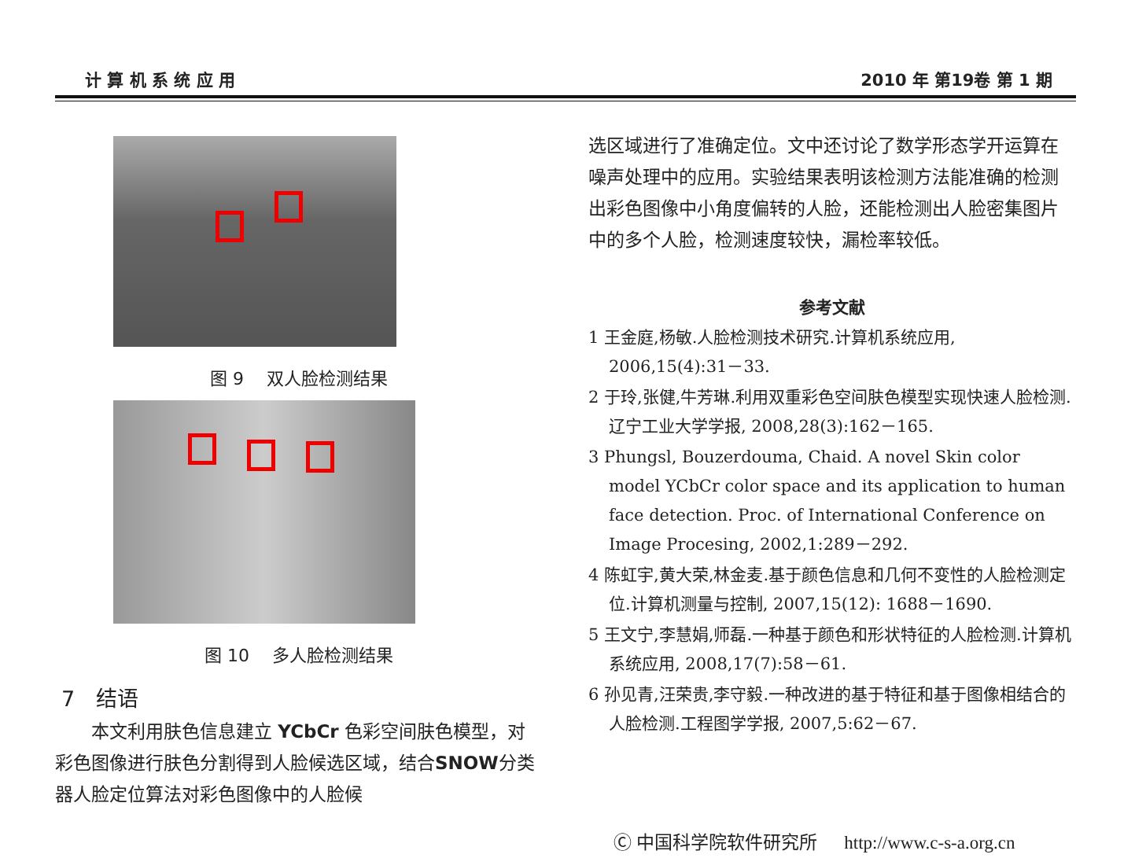计 算 机 系 统 应 用 2010 年 第19卷 第 1 期
图 9 　双人脸检测结果
图 10 　多人脸检测结果
7　结语
本文利用肤色信息建立 YCbCr 色彩空间肤色模型，对彩色图像进行肤色分割得到人脸候选区域，结合SNOW分类器人脸定位算法对彩色图像中的人脸候
选区域进行了准确定位。文中还讨论了数学形态学开运算在噪声处理中的应用。实验结果表明该检测方法能准确的检测出彩色图像中小角度偏转的人脸，还能检测出人脸密集图片中的多个人脸，检测速度较快，漏检率较低。
参考文献
1 王金庭,杨敏.人脸检测技术研究.计算机系统应用, 2006,15(4):31－33.
2 于玲,张健,牛芳琳.利用双重彩色空间肤色模型实现快速人脸检测.辽宁工业大学学报, 2008,28(3):162－165.
3 Phungsl, Bouzerdouma, Chaid. A novel Skin color model YCbCr color space and its application to human face detection. Proc. of International Conference on Image Procesing, 2002,1:289－292.
4 陈虹宇,黄大荣,林金麦.基于颜色信息和几何不变性的人脸检测定位.计算机测量与控制, 2007,15(12): 1688－1690.
5 王文宁,李慧娟,师磊.一种基于颜色和形状特征的人脸检测.计算机系统应用, 2008,17(7):58－61.
6 孙见青,汪荣贵,李守毅.一种改进的基于特征和基于图像相结合的人脸检测.工程图学学报, 2007,5:62－67.
Ⓒ 中国科学院软件研究所 　 http://www.c-s-a.org.cn